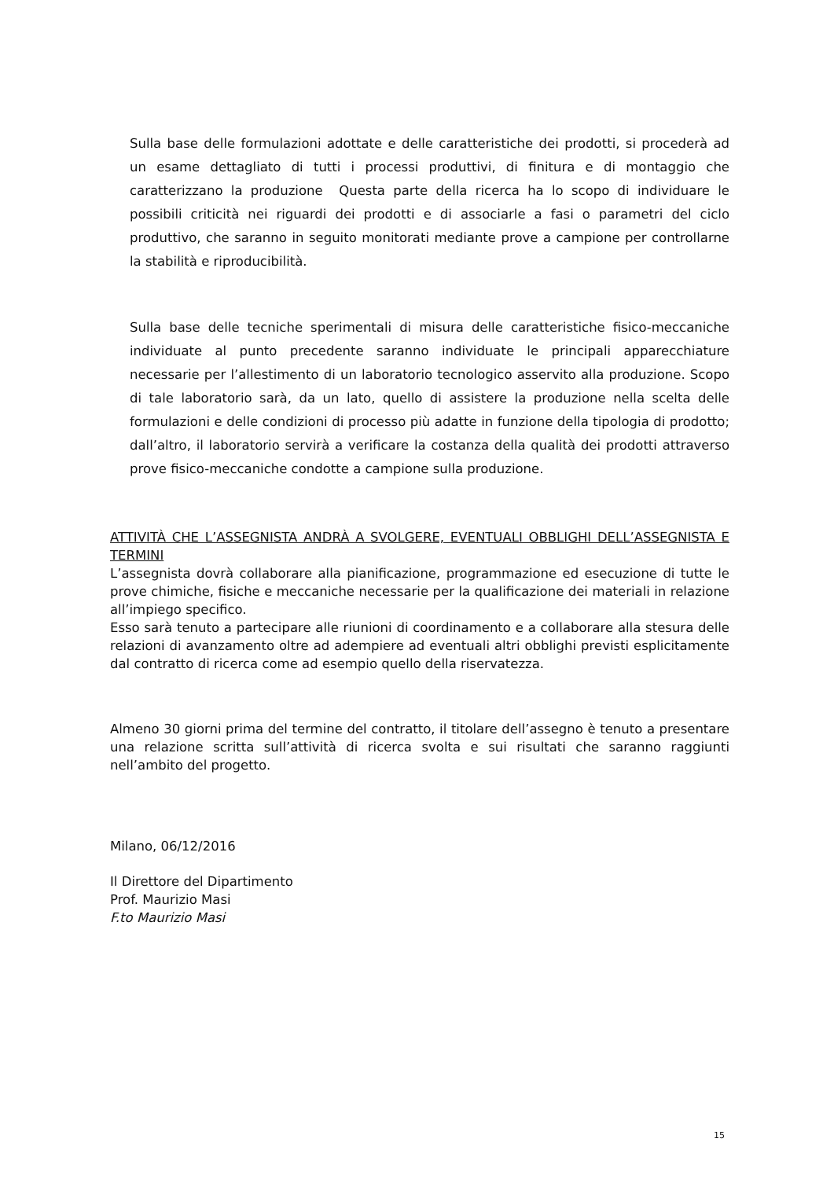Sulla base delle formulazioni adottate e delle caratteristiche dei prodotti, si procederà ad un esame dettagliato di tutti i processi produttivi, di finitura e di montaggio che caratterizzano la produzione Questa parte della ricerca ha lo scopo di individuare le possibili criticità nei riguardi dei prodotti e di associarle a fasi o parametri del ciclo produttivo, che saranno in seguito monitorati mediante prove a campione per controllarne la stabilità e riproducibilità.
Sulla base delle tecniche sperimentali di misura delle caratteristiche fisico-meccaniche individuate al punto precedente saranno individuate le principali apparecchiature necessarie per l’allestimento di un laboratorio tecnologico asservito alla produzione. Scopo di tale laboratorio sarà, da un lato, quello di assistere la produzione nella scelta delle formulazioni e delle condizioni di processo più adatte in funzione della tipologia di prodotto; dall’altro, il laboratorio servirà a verificare la costanza della qualità dei prodotti attraverso prove fisico-meccaniche condotte a campione sulla produzione.
ATTIVITÀ CHE L’ASSEGNISTA ANDRÀ A SVOLGERE, EVENTUALI OBBLIGHI DELL’ASSEGNISTA E TERMINI
L’assegnista dovrà collaborare alla pianificazione, programmazione ed esecuzione di tutte le prove chimiche, fisiche e meccaniche necessarie per la qualificazione dei materiali in relazione all’impiego specifico.
Esso sarà tenuto a partecipare alle riunioni di coordinamento e a collaborare alla stesura delle relazioni di avanzamento oltre ad adempiere ad eventuali altri obblighi previsti esplicitamente dal contratto di ricerca come ad esempio quello della riservatezza.
Almeno 30 giorni prima del termine del contratto, il titolare dell’assegno è tenuto a presentare una relazione scritta sull’attività di ricerca svolta e sui risultati che saranno raggiunti nell’ambito del progetto.
Milano, 06/12/2016
Il Direttore del Dipartimento
Prof. Maurizio Masi
F.to Maurizio Masi
15